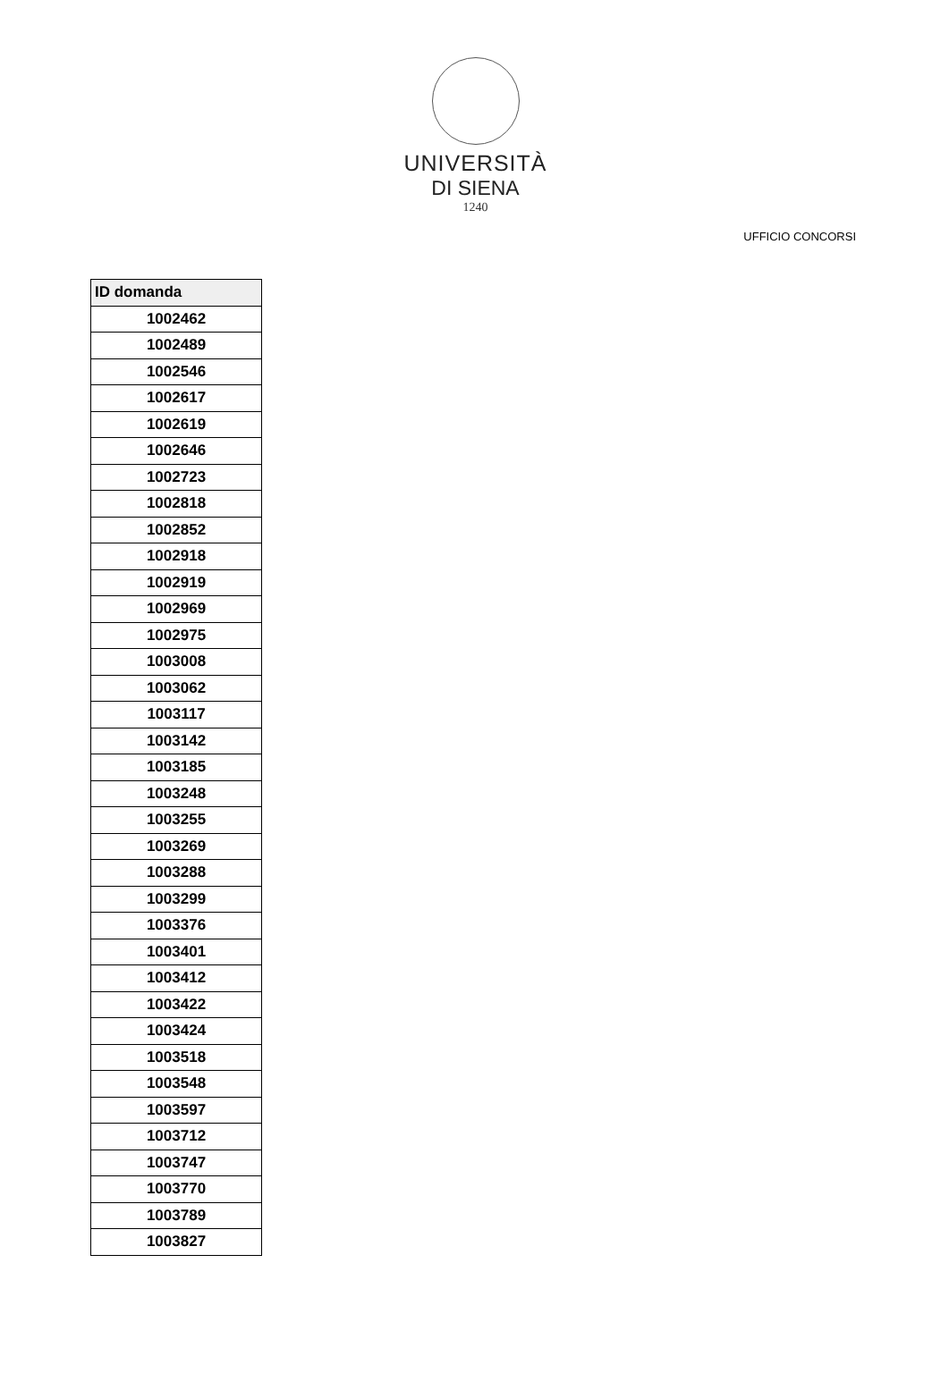UNIVERSITÀ
DI SIENA
1240
UFFICIO CONCORSI
| ID domanda |
| --- |
| 1002462 |
| 1002489 |
| 1002546 |
| 1002617 |
| 1002619 |
| 1002646 |
| 1002723 |
| 1002818 |
| 1002852 |
| 1002918 |
| 1002919 |
| 1002969 |
| 1002975 |
| 1003008 |
| 1003062 |
| 1003117 |
| 1003142 |
| 1003185 |
| 1003248 |
| 1003255 |
| 1003269 |
| 1003288 |
| 1003299 |
| 1003376 |
| 1003401 |
| 1003412 |
| 1003422 |
| 1003424 |
| 1003518 |
| 1003548 |
| 1003597 |
| 1003712 |
| 1003747 |
| 1003770 |
| 1003789 |
| 1003827 |